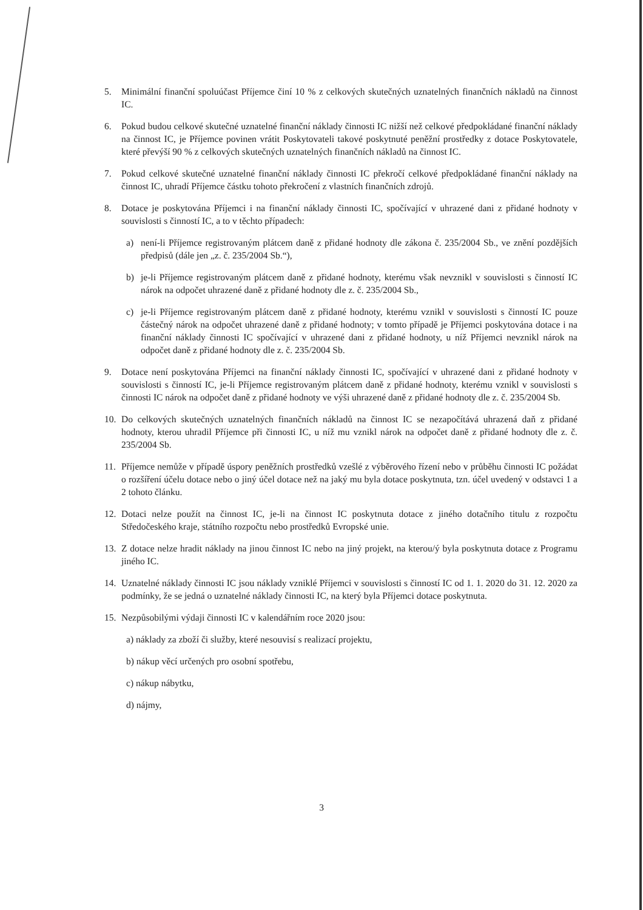5. Minimální finanční spoluúčast Příjemce činí 10 % z celkových skutečných uznatelných finančních nákladů na činnost IC.
6. Pokud budou celkové skutečné uznatelné finanční náklady činnosti IC nižší než celkové předpokládané finanční náklady na činnost IC, je Příjemce povinen vrátit Poskytovateli takové poskytnuté peněžní prostředky z dotace Poskytovatele, které převýší 90 % z celkových skutečných uznatelných finančních nákladů na činnost IC.
7. Pokud celkové skutečné uznatelné finanční náklady činnosti IC překročí celkové předpokládané finanční náklady na činnost IC, uhradí Příjemce částku tohoto překročení z vlastních finančních zdrojů.
8. Dotace je poskytována Příjemci i na finanční náklady činnosti IC, spočívající v uhrazené dani z přidané hodnoty v souvislosti s činností IC, a to v těchto případech:
a) není-li Příjemce registrovaným plátcem daně z přidané hodnoty dle zákona č. 235/2004 Sb., ve znění pozdějších předpisů (dále jen „z. č. 235/2004 Sb.“),
b) je-li Příjemce registrovaným plátcem daně z přidané hodnoty, kterému však nevznikl v souvislosti s činností IC nárok na odpočet uhrazené daně z přidané hodnoty dle z. č. 235/2004 Sb.,
c) je-li Příjemce registrovaným plátcem daně z přidané hodnoty, kterému vznikl v souvislosti s činností IC pouze částečný nárok na odpočet uhrazené daně z přidané hodnoty; v tomto případě je Příjemci poskytována dotace i na finanční náklady činnosti IC spočívající v uhrazené dani z přidané hodnoty, u níž Příjemci nevznikl nárok na odpočet daně z přidané hodnoty dle z. č. 235/2004 Sb.
9. Dotace není poskytována Příjemci na finanční náklady činnosti IC, spočívající v uhrazené dani z přidané hodnoty v souvislosti s činností IC, je-li Příjemce registrovaným plátcem daně z přidané hodnoty, kterému vznikl v souvislosti s činnosti IC nárok na odpočet daně z přidané hodnoty ve výši uhrazené daně z přidané hodnoty dle z. č. 235/2004 Sb.
10. Do celkových skutečných uznatelných finančních nákladů na činnost IC se nezapočítává uhrazená daň z přidané hodnoty, kterou uhradil Příjemce při činnosti IC, u níž mu vznikl nárok na odpočet daně z přidané hodnoty dle z. č. 235/2004 Sb.
11. Příjemce nemůže v případě úspory peněžních prostředků vzešlé z výběrového řízení nebo v průběhu činnosti IC požádat o rozšíření účelu dotace nebo o jiný účel dotace než na jaký mu byla dotace poskytnuta, tzn. účel uvedený v odstavci 1 a 2 tohoto článku.
12. Dotaci nelze použít na činnost IC, je-li na činnost IC poskytnuta dotace z jiného dotačního titulu z rozpočtu Středočeského kraje, státního rozpočtu nebo prostředků Evropské unie.
13. Z dotace nelze hradit náklady na jinou činnost IC nebo na jiný projekt, na kterou/ý byla poskytnuta dotace z Programu jiného IC.
14. Uznatelné náklady činnosti IC jsou náklady vzniklé Příjemci v souvislosti s činností IC od 1. 1. 2020 do 31. 12. 2020 za podmínky, že se jedná o uznatelné náklady činnosti IC, na který byla Příjemci dotace poskytnuta.
15. Nezpůsobilými výdaji činnosti IC v kalendářním roce 2020 jsou:
a) náklady za zboží či služby, které nesouvisí s realizací projektu,
b) nákup věcí určených pro osobní spotřebu,
c) nákup nábytku,
d) nájmy,
3